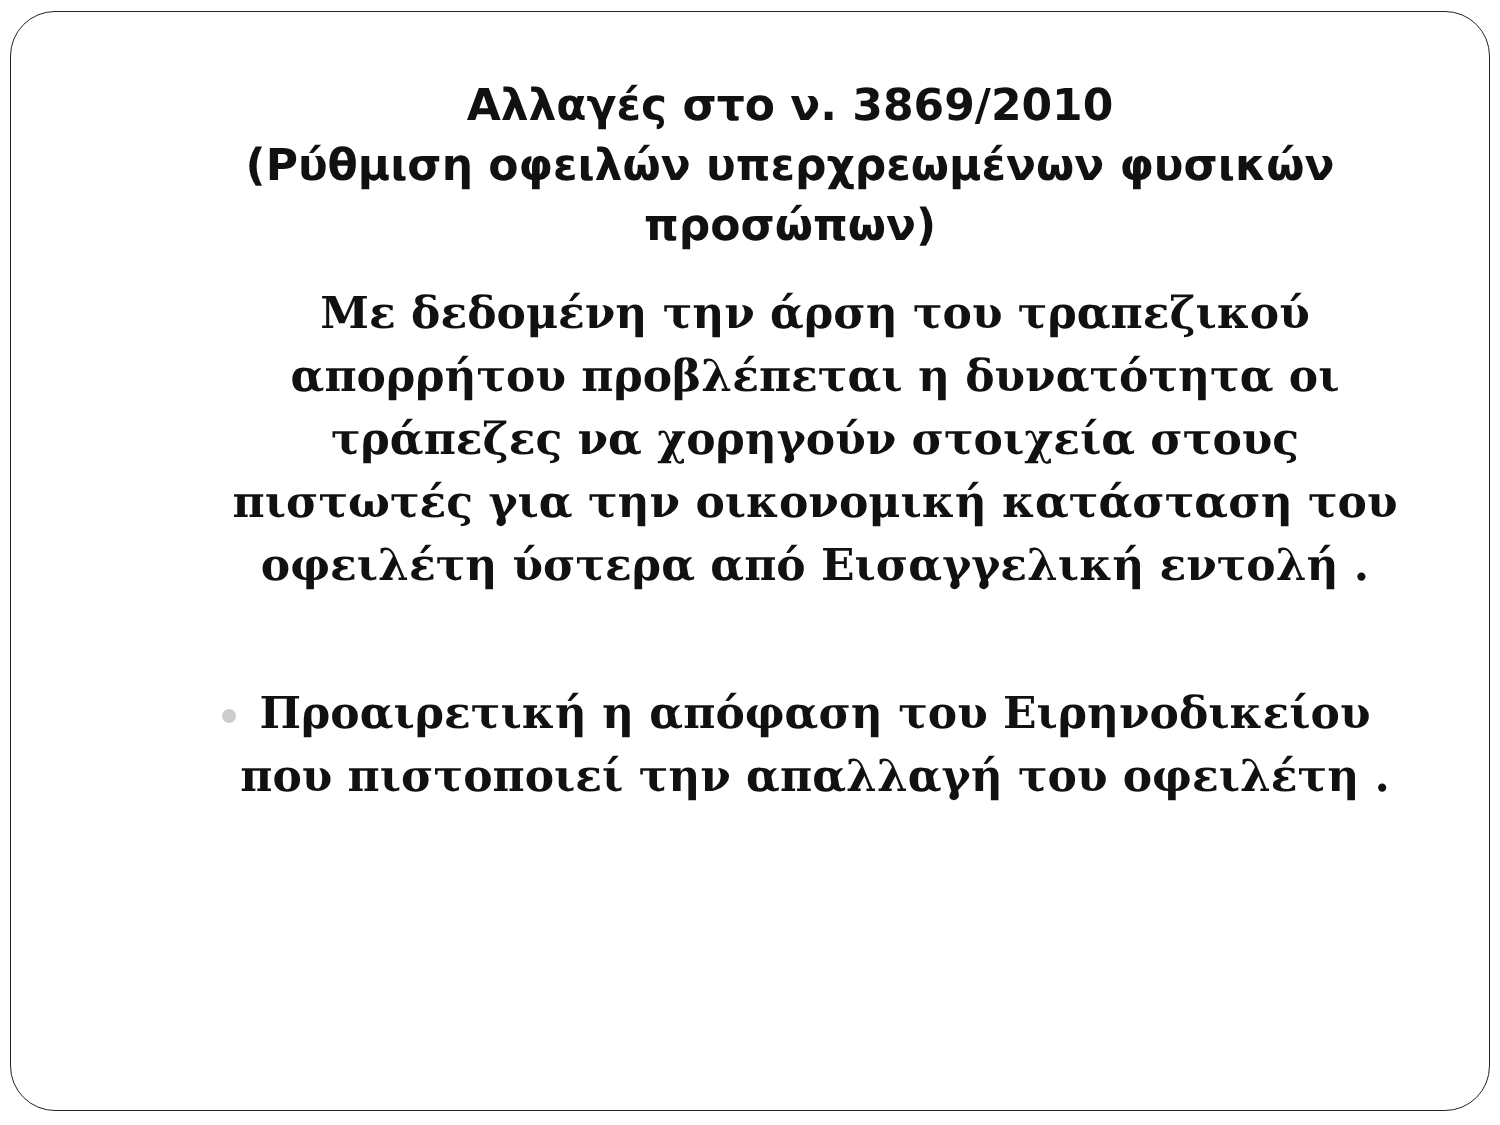Αλλαγές στο ν. 3869/2010
(Ρύθμιση οφειλών υπερχρεωμένων φυσικών προσώπων)
Με δεδομένη την άρση του τραπεζικού απορρήτου προβλέπεται η δυνατότητα οι τράπεζες να χορηγούν στοιχεία στους πιστωτές για την οικονομική κατάσταση του οφειλέτη ύστερα από Εισαγγελική εντολή .
Προαιρετική η απόφαση του Ειρηνοδικείου που πιστοποιεί την απαλλαγή του οφειλέτη .